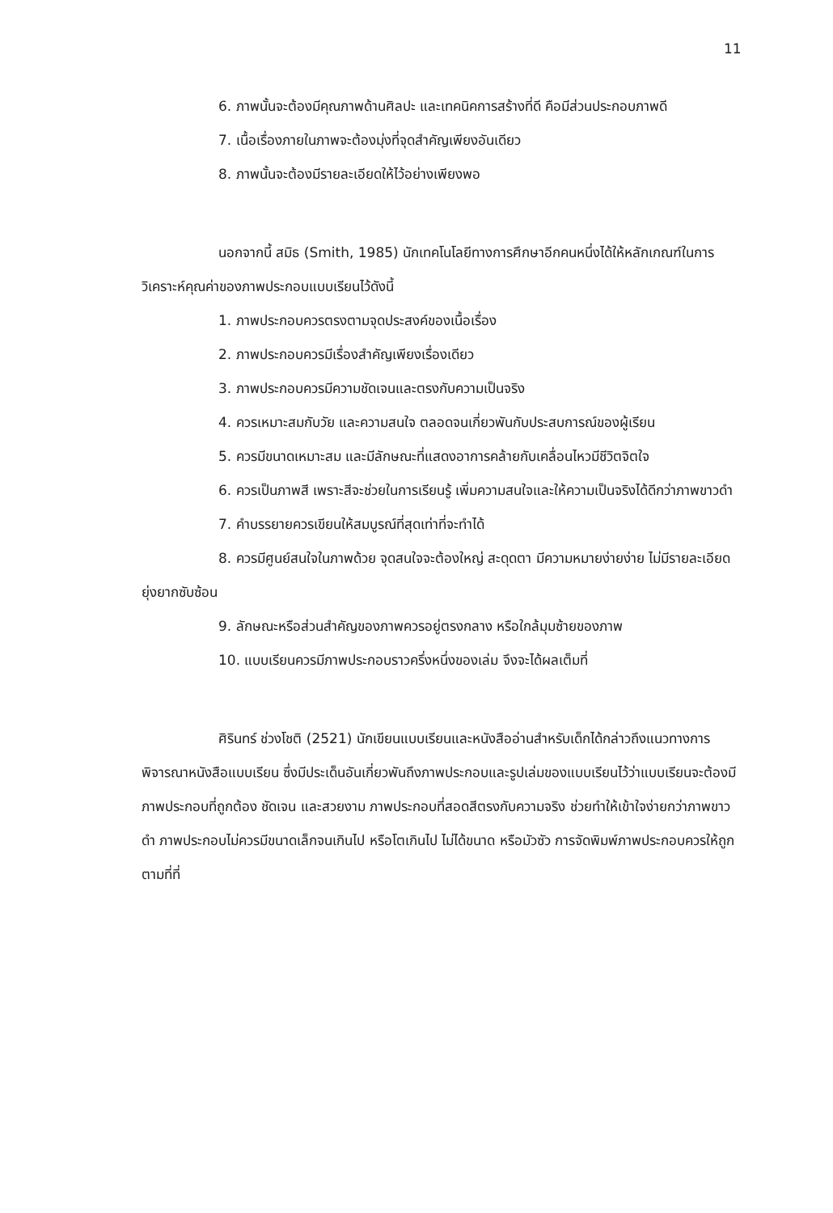11
6. ภาพนั้นจะต้องมีคุณภาพด้านศิลปะ และเทคนิคการสร้างที่ดี คือมีส่วนประกอบภาพดี
7. เนื้อเรื่องภายในภาพจะต้องมุ่งที่จุดสำคัญเพียงอันเดียว
8. ภาพนั้นจะต้องมีรายละเอียดให้ไว้อย่างเพียงพอ
นอกจากนี้ สมิธ (Smith, 1985) นักเทคโนโลยีทางการศึกษาอีกคนหนึ่งได้ให้หลักเกณฑ์ในการวิเคราะห์คุณค่าของภาพประกอบแบบเรียนไว้ดังนี้
1. ภาพประกอบควรตรงตามจุดประสงค์ของเนื้อเรื่อง
2. ภาพประกอบควรมีเรื่องสำคัญเพียงเรื่องเดียว
3. ภาพประกอบควรมีความชัดเจนและตรงกับความเป็นจริง
4. ควรเหมาะสมกับวัย และความสนใจ ตลอดจนเกี่ยวพันกับประสบการณ์ของผู้เรียน
5. ควรมีขนาดเหมาะสม และมีลักษณะที่แสดงอาการคล้ายกับเคลื่อนไหวมีชีวิตจิตใจ
6. ควรเป็นภาพสี เพราะสีจะช่วยในการเรียนรู้ เพิ่มความสนใจและให้ความเป็นจริงได้ดีกว่าภาพขาวดำ
7. คำบรรยายควรเขียนให้สมบูรณ์ที่สุดเท่าที่จะทำได้
8. ควรมีศูนย์สนใจในภาพด้วย จุดสนใจจะต้องใหญ่ สะดุดตา มีความหมายง่ายง่าย ไม่มีรายละเอียดยุ่งยากซับซ้อน
9. ลักษณะหรือส่วนสำคัญของภาพควรอยู่ตรงกลาง หรือใกล้มุมซ้ายของภาพ
10. แบบเรียนควรมีภาพประกอบราวครึ่งหนึ่งของเล่ม จึงจะได้ผลเต็มที่
ศิรินทร์ ช่วงโชติ (2521) นักเขียนแบบเรียนและหนังสืออ่านสำหรับเด็กได้กล่าวถึงแนวทางการพิจารณาหนังสือแบบเรียน ซึ่งมีประเด็นอันเกี่ยวพันถึงภาพประกอบและรูปเล่มของแบบเรียนไว้ว่าแบบเรียนจะต้องมีภาพประกอบที่ถูกต้อง ชัดเจน และสวยงาม ภาพประกอบที่สอดสีตรงกับความจริง ช่วยทำให้เข้าใจง่ายกว่าภาพขาวดำ ภาพประกอบไม่ควรมีขนาดเล็กจนเกินไป หรือโตเกินไป ไม่ได้ขนาด หรือมัวซัว การจัดพิมพ์ภาพประกอบควรให้ถูกตามที่ที่